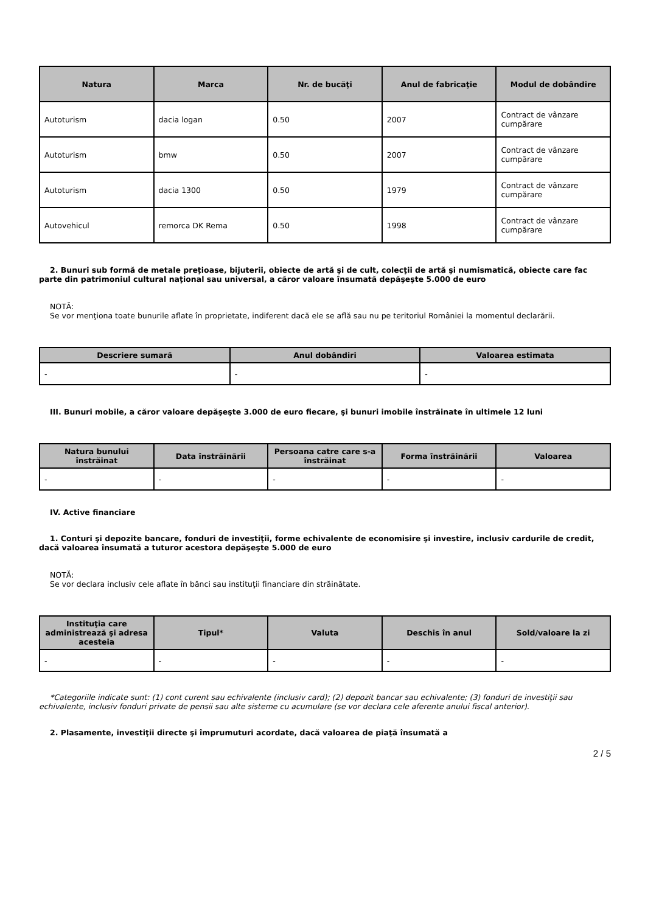| Natura | Marca | Nr. de bucăţi | Anul de fabricaţie | Modul de dobândire |
| --- | --- | --- | --- | --- |
| Autoturism | dacia logan | 0.50 | 2007 | Contract de vânzare cumpărare |
| Autoturism | bmw | 0.50 | 2007 | Contract de vânzare cumpărare |
| Autoturism | dacia 1300 | 0.50 | 1979 | Contract de vânzare cumpărare |
| Autovehicul | remorca DK Rema | 0.50 | 1998 | Contract de vânzare cumpărare |
2. Bunuri sub formă de metale preţioase, bijuterii, obiecte de artă şi de cult, colecţii de artă şi numismatică, obiecte care fac parte din patrimoniul cultural naţional sau universal, a căror valoare însumată depăşeşte 5.000 de euro
NOTĂ:
Se vor menţiona toate bunurile aflate în proprietate, indiferent dacă ele se află sau nu pe teritoriul României la momentul declarării.
| Descriere sumară | Anul dobândiri | Valoarea estimata |
| --- | --- | --- |
| - | - | - |
III. Bunuri mobile, a căror valoare depăşeşte 3.000 de euro fiecare, şi bunuri imobile înstrăinate în ultimele 12 luni
| Natura bunului înstrăinat | Data înstrăinării | Persoana catre care s-a înstrăinat | Forma înstrăinării | Valoarea |
| --- | --- | --- | --- | --- |
| - | - | - | - | - |
IV. Active financiare
1. Conturi şi depozite bancare, fonduri de investiţii, forme echivalente de economisire şi investire, inclusiv cardurile de credit, dacă valoarea însumată a tuturor acestora depăşeşte 5.000 de euro
NOTĂ:
Se vor declara inclusiv cele aflate în bănci sau instituţii financiare din străinătate.
| Instituţia care administrează şi adresa acesteia | Tipul* | Valuta | Deschis în anul | Sold/valoare la zi |
| --- | --- | --- | --- | --- |
| - | - | - | - | - |
*Categoriile indicate sunt: (1) cont curent sau echivalente (inclusiv card); (2) depozit bancar sau echivalente; (3) fonduri de investiţii sau echivalente, inclusiv fonduri private de pensii sau alte sisteme cu acumulare (se vor declara cele aferente anului fiscal anterior).
2. Plasamente, investiţii directe şi împrumuturi acordate, dacă valoarea de piaţă însumată a
2 / 5